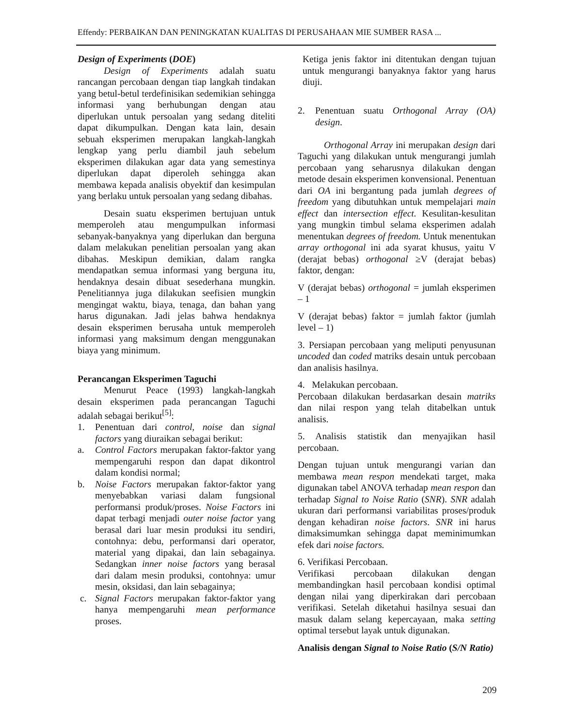Effendy: PERBAIKAN DAN PENINGKATAN KUALITAS DI PERUSAHAAN MIE SUMBER RASA ...
Design of Experiments (DOE)
Design of Experiments adalah suatu rancangan percobaan dengan tiap langkah tindakan yang betul-betul terdefinisikan sedemikian sehingga informasi yang berhubungan dengan atau diperlukan untuk persoalan yang sedang diteliti dapat dikumpulkan. Dengan kata lain, desain sebuah eksperimen merupakan langkah-langkah lengkap yang perlu diambil jauh sebelum eksperimen dilakukan agar data yang semestinya diperlukan dapat diperoleh sehingga akan membawa kepada analisis obyektif dan kesimpulan yang berlaku untuk persoalan yang sedang dibahas.
Desain suatu eksperimen bertujuan untuk memperoleh atau mengumpulkan informasi sebanyak-banyaknya yang diperlukan dan berguna dalam melakukan penelitian persoalan yang akan dibahas. Meskipun demikian, dalam rangka mendapatkan semua informasi yang berguna itu, hendaknya desain dibuat sesederhana mungkin. Penelitiannya juga dilakukan seefisien mungkin mengingat waktu, biaya, tenaga, dan bahan yang harus digunakan. Jadi jelas bahwa hendaknya desain eksperimen berusaha untuk memperoleh informasi yang maksimum dengan menggunakan biaya yang minimum.
Perancangan Eksperimen Taguchi
Menurut Peace (1993) langkah-langkah desain eksperimen pada perancangan Taguchi adalah sebagai berikut<sup>[5]</sup>:
1. Penentuan dari control, noise dan signal factors yang diuraikan sebagai berikut:
a. Control Factors merupakan faktor-faktor yang mempengaruhi respon dan dapat dikontrol dalam kondisi normal;
b. Noise Factors merupakan faktor-faktor yang menyebabkan variasi dalam fungsional performansi produk/proses. Noise Factors ini dapat terbagi menjadi outer noise factor yang berasal dari luar mesin produksi itu sendiri, contohnya: debu, performansi dari operator, material yang dipakai, dan lain sebagainya. Sedangkan inner noise factors yang berasal dari dalam mesin produksi, contohnya: umur mesin, oksidasi, dan lain sebagainya;
c. Signal Factors merupakan faktor-faktor yang hanya mempengaruhi mean performance proses.
Ketiga jenis faktor ini ditentukan dengan tujuan untuk mengurangi banyaknya faktor yang harus diuji.
2. Penentuan suatu Orthogonal Array (OA) design.
Orthogonal Array ini merupakan design dari Taguchi yang dilakukan untuk mengurangi jumlah percobaan yang seharusnya dilakukan dengan metode desain eksperimen konvensional. Penentuan dari OA ini bergantung pada jumlah degrees of freedom yang dibutuhkan untuk mempelajari main effect dan intersection effect. Kesulitan-kesulitan yang mungkin timbul selama eksperimen adalah menentukan degrees of freedom. Untuk menentukan array orthogonal ini ada syarat khusus, yaitu V (derajat bebas) orthogonal ≥V (derajat bebas) faktor, dengan:
V (derajat bebas) orthogonal = jumlah eksperimen – 1
V (derajat bebas) faktor = jumlah faktor (jumlah level – 1)
3. Persiapan percobaan yang meliputi penyusunan uncoded dan coded matriks desain untuk percobaan dan analisis hasilnya.
4. Melakukan percobaan.
Percobaan dilakukan berdasarkan desain matriks dan nilai respon yang telah ditabelkan untuk analisis.
5. Analisis statistik dan menyajikan hasil percobaan.
Dengan tujuan untuk mengurangi varian dan membawa mean respon mendekati target, maka digunakan tabel ANOVA terhadap mean respon dan terhadap Signal to Noise Ratio (SNR). SNR adalah ukuran dari performansi variabilitas proses/produk dengan kehadiran noise factors. SNR ini harus dimaksimumkan sehingga dapat meminimumkan efek dari noise factors.
6. Verifikasi Percobaan.
Verifikasi percobaan dilakukan dengan membandingkan hasil percobaan kondisi optimal dengan nilai yang diperkirakan dari percobaan verifikasi. Setelah diketahui hasilnya sesuai dan masuk dalam selang kepercayaan, maka setting optimal tersebut layak untuk digunakan.
Analisis dengan Signal to Noise Ratio (S/N Ratio)
209